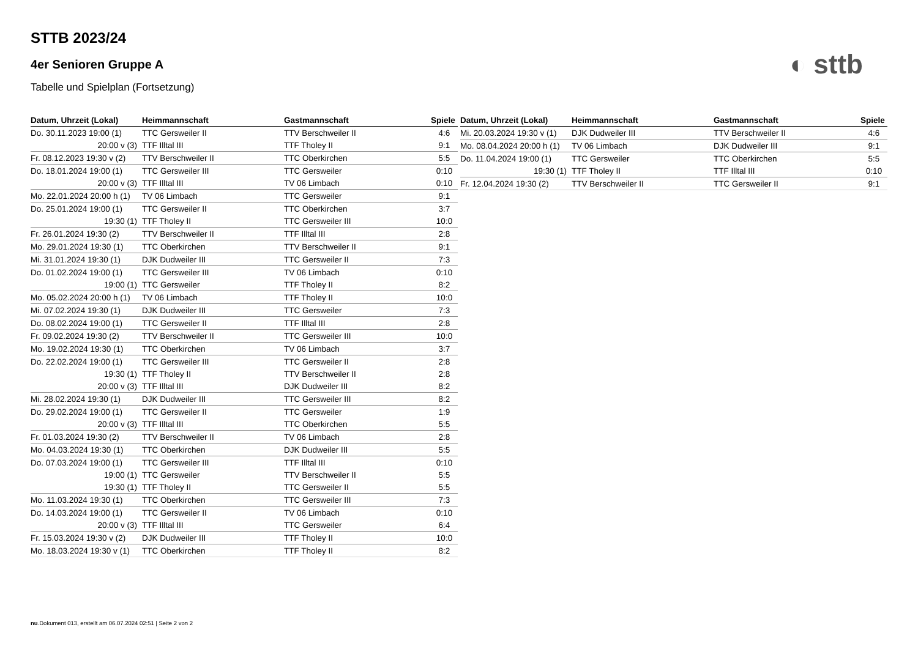◐ sttb
STTB 2023/24
4er Senioren Gruppe A
Tabelle und Spielplan (Fortsetzung)
| Datum, Uhrzeit (Lokal) | Heimmannschaft | Gastmannschaft | Spiele |
| --- | --- | --- | --- |
| Do. 30.11.2023 19:00 (1) | TTC Gersweiler II | TTV Berschweiler II | 4:6 |
| 20:00 v (3) | TTF Illtal III | TTF Tholey II | 9:1 |
| Fr. 08.12.2023 19:30 v (2) | TTV Berschweiler II | TTC Oberkirchen | 5:5 |
| Do. 18.01.2024 19:00 (1) | TTC Gersweiler III | TTC Gersweiler | 0:10 |
| 20:00 v (3) | TTF Illtal III | TV 06 Limbach | 0:10 |
| Mo. 22.01.2024 20:00 h (1) | TV 06 Limbach | TTC Gersweiler | 9:1 |
| Do. 25.01.2024 19:00 (1) | TTC Gersweiler II | TTC Oberkirchen | 3:7 |
| 19:30 (1) | TTF Tholey II | TTC Gersweiler III | 10:0 |
| Fr. 26.01.2024 19:30 (2) | TTV Berschweiler II | TTF Illtal III | 2:8 |
| Mo. 29.01.2024 19:30 (1) | TTC Oberkirchen | TTV Berschweiler II | 9:1 |
| Mi. 31.01.2024 19:30 (1) | DJK Dudweiler III | TTC Gersweiler II | 7:3 |
| Do. 01.02.2024 19:00 (1) | TTC Gersweiler III | TV 06 Limbach | 0:10 |
| 19:00 (1) | TTC Gersweiler | TTF Tholey II | 8:2 |
| Mo. 05.02.2024 20:00 h (1) | TV 06 Limbach | TTF Tholey II | 10:0 |
| Mi. 07.02.2024 19:30 (1) | DJK Dudweiler III | TTC Gersweiler | 7:3 |
| Do. 08.02.2024 19:00 (1) | TTC Gersweiler II | TTF Illtal III | 2:8 |
| Fr. 09.02.2024 19:30 (2) | TTV Berschweiler II | TTC Gersweiler III | 10:0 |
| Mo. 19.02.2024 19:30 (1) | TTC Oberkirchen | TV 06 Limbach | 3:7 |
| Do. 22.02.2024 19:00 (1) | TTC Gersweiler III | TTC Gersweiler II | 2:8 |
| 19:30 (1) | TTF Tholey II | TTV Berschweiler II | 2:8 |
| 20:00 v (3) | TTF Illtal III | DJK Dudweiler III | 8:2 |
| Mi. 28.02.2024 19:30 (1) | DJK Dudweiler III | TTC Gersweiler III | 8:2 |
| Do. 29.02.2024 19:00 (1) | TTC Gersweiler II | TTC Gersweiler | 1:9 |
| 20:00 v (3) | TTF Illtal III | TTC Oberkirchen | 5:5 |
| Fr. 01.03.2024 19:30 (2) | TTV Berschweiler II | TV 06 Limbach | 2:8 |
| Mo. 04.03.2024 19:30 (1) | TTC Oberkirchen | DJK Dudweiler III | 5:5 |
| Do. 07.03.2024 19:00 (1) | TTC Gersweiler III | TTF Illtal III | 0:10 |
| 19:00 (1) | TTC Gersweiler | TTV Berschweiler II | 5:5 |
| 19:30 (1) | TTF Tholey II | TTC Gersweiler II | 5:5 |
| Mo. 11.03.2024 19:30 (1) | TTC Oberkirchen | TTC Gersweiler III | 7:3 |
| Do. 14.03.2024 19:00 (1) | TTC Gersweiler II | TV 06 Limbach | 0:10 |
| 20:00 v (3) | TTF Illtal III | TTC Gersweiler | 6:4 |
| Fr. 15.03.2024 19:30 v (2) | DJK Dudweiler III | TTF Tholey II | 10:0 |
| Mo. 18.03.2024 19:30 v (1) | TTC Oberkirchen | TTF Tholey II | 8:2 |
| Datum, Uhrzeit (Lokal) | Heimmannschaft | Gastmannschaft | Spiele |
| --- | --- | --- | --- |
| Mi. 20.03.2024 19:30 v (1) | DJK Dudweiler III | TTV Berschweiler II | 4:6 |
| Mo. 08.04.2024 20:00 h (1) | TV 06 Limbach | DJK Dudweiler III | 9:1 |
| Do. 11.04.2024 19:00 (1) | TTC Gersweiler | TTC Oberkirchen | 5:5 |
| 19:30 (1) | TTF Tholey II | TTF Illtal III | 0:10 |
| Fr. 12.04.2024 19:30 (2) | TTV Berschweiler II | TTC Gersweiler II | 9:1 |
nu.Dokument 013, erstellt am 06.07.2024 02:51 | Seite 2 von 2